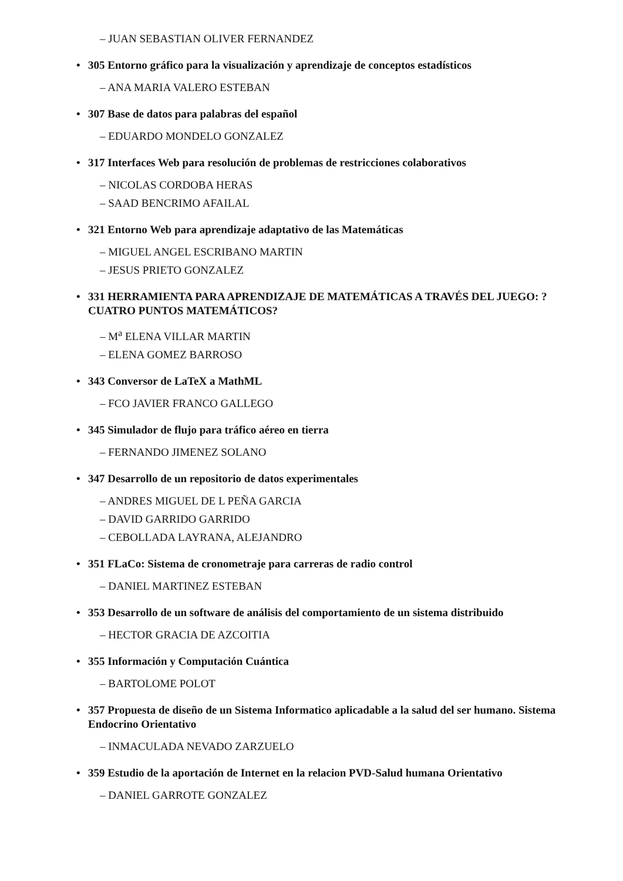– JUAN SEBASTIAN OLIVER FERNANDEZ
• 305 Entorno gráfico para la visualización y aprendizaje de conceptos estadísticos
– ANA MARIA VALERO ESTEBAN
• 307 Base de datos para palabras del español
– EDUARDO MONDELO GONZALEZ
• 317 Interfaces Web para resolución de problemas de restricciones colaborativos
– NICOLAS CORDOBA HERAS
– SAAD BENCRIMO AFAILAL
• 321 Entorno Web para aprendizaje adaptativo de las Matemáticas
– MIGUEL ANGEL ESCRIBANO MARTIN
– JESUS PRIETO GONZALEZ
• 331 HERRAMIENTA PARA APRENDIZAJE DE MATEMÁTICAS A TRAVÉS DEL JUEGO: ?CUATRO PUNTOS MATEMÁTICOS?
– M<sup>a</sup> ELENA VILLAR MARTIN
– ELENA GOMEZ BARROSO
• 343 Conversor de LaTeX a MathML
– FCO JAVIER FRANCO GALLEGO
• 345 Simulador de flujo para tráfico aéreo en tierra
– FERNANDO JIMENEZ SOLANO
• 347 Desarrollo de un repositorio de datos experimentales
– ANDRES MIGUEL DE L PEÑA GARCIA
– DAVID GARRIDO GARRIDO
– CEBOLLADA LAYRANA, ALEJANDRO
• 351 FLaCo: Sistema de cronometraje para carreras de radio control
– DANIEL MARTINEZ ESTEBAN
• 353 Desarrollo de un software de análisis del comportamiento de un sistema distribuido
– HECTOR GRACIA DE AZCOITIA
• 355 Información y Computación Cuántica
– BARTOLOME POLOT
• 357 Propuesta de diseño de un Sistema Informatico aplicadable a la salud del ser humano. Sistema Endocrino Orientativo
– INMACULADA NEVADO ZARZUELO
• 359 Estudio de la aportación de Internet en la relacion PVD-Salud humana Orientativo
– DANIEL GARROTE GONZALEZ